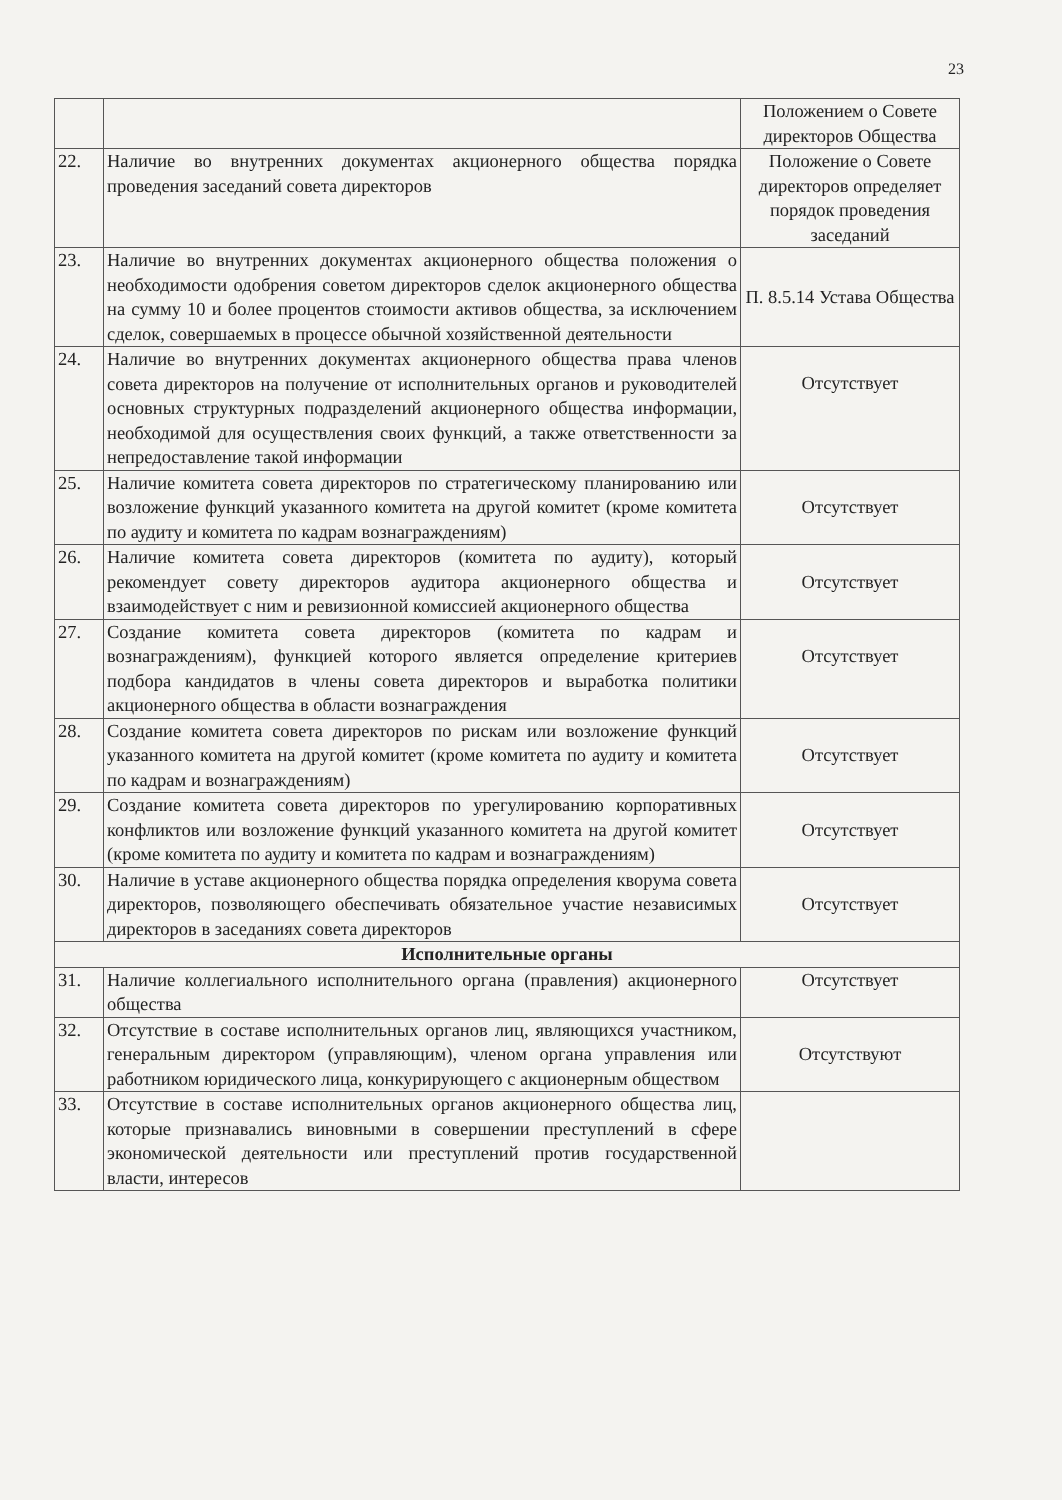23
| | | Положением о Совете директоров Общества |
| 22. | Наличие во внутренних документах акционерного общества порядка проведения заседаний совета директоров | Положение о Совете директоров определяет порядок проведения заседаний |
| 23. | Наличие во внутренних документах акционерного общества положения о необходимости одобрения советом директоров сделок акционерного общества на сумму 10 и более процентов стоимости активов общества, за исключением сделок, совершаемых в процессе обычной хозяйственной деятельности | П. 8.5.14 Устава Общества |
| 24. | Наличие во внутренних документах акционерного общества права членов совета директоров на получение от исполнительных органов и руководителей основных структурных подразделений акционерного общества информации, необходимой для осуществления своих функций, а также ответственности за непредоставление такой информации | Отсутствует |
| 25. | Наличие комитета совета директоров по стратегическому планированию или возложение функций указанного комитета на другой комитет (кроме комитета по аудиту и комитета по кадрам вознаграждениям) | Отсутствует |
| 26. | Наличие комитета совета директоров (комитета по аудиту), который рекомендует совету директоров аудитора акционерного общества и взаимодействует с ним и ревизионной комиссией акционерного общества | Отсутствует |
| 27. | Создание комитета совета директоров (комитета по кадрам и вознаграждениям), функцией которого является определение критериев подбора кандидатов в члены совета директоров и выработка политики акционерного общества в области вознаграждения | Отсутствует |
| 28. | Создание комитета совета директоров по рискам или возложение функций указанного комитета на другой комитет (кроме комитета по аудиту и комитета по кадрам и вознаграждениям) | Отсутствует |
| 29. | Создание комитета совета директоров по урегулированию корпоративных конфликтов или возложение функций указанного комитета на другой комитет (кроме комитета по аудиту и комитета по кадрам и вознаграждениям) | Отсутствует |
| 30. | Наличие в уставе акционерного общества порядка определения кворума совета директоров, позволяющего обеспечивать обязательное участие независимых директоров в заседаниях совета директоров | Отсутствует |
| Исполнительные органы | | |
| 31. | Наличие коллегиального исполнительного органа (правления) акционерного общества | Отсутствует |
| 32. | Отсутствие в составе исполнительных органов лиц, являющихся участником, генеральным директором (управляющим), членом органа управления или работником юридического лица, конкурирующего с акционерным обществом | Отсутствуют |
| 33. | Отсутствие в составе исполнительных органов акционерного общества лиц, которые признавались виновными в совершении преступлений в сфере экономической деятельности или преступлений против государственной власти, интересов | |